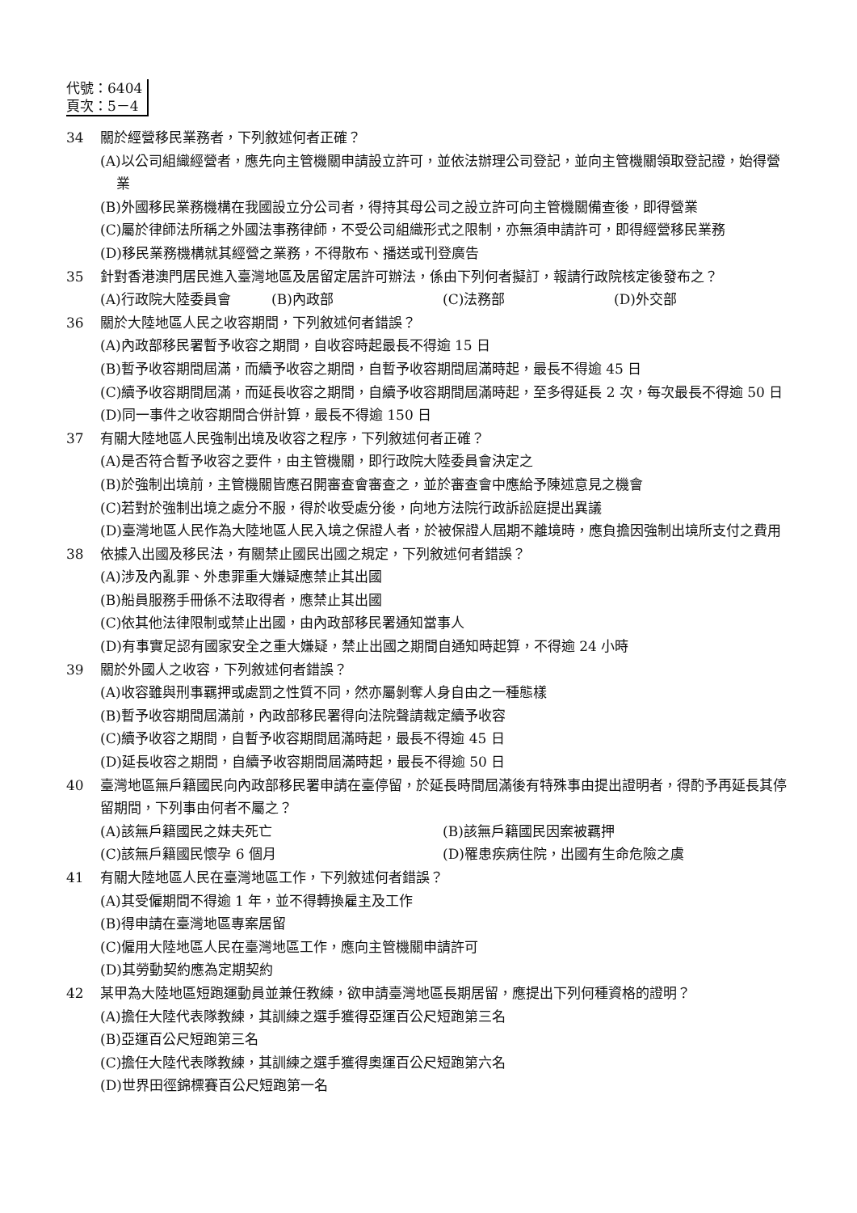代號：6404
頁次：5－4
34 關於經營移民業務者，下列敘述何者正確？
(A)以公司組織經營者，應先向主管機關申請設立許可，並依法辦理公司登記，並向主管機關領取登記證，始得營業
(B)外國移民業務機構在我國設立分公司者，得持其母公司之設立許可向主管機關備查後，即得營業
(C)屬於律師法所稱之外國法事務律師，不受公司組織形式之限制，亦無須申請許可，即得經營移民業務
(D)移民業務機構就其經營之業務，不得散布、播送或刊登廣告
35 針對香港澳門居民進入臺灣地區及居留定居許可辦法，係由下列何者擬訂，報請行政院核定後發布之？
(A)行政院大陸委員會 (B)內政部 (C)法務部 (D)外交部
36 關於大陸地區人民之收容期間，下列敘述何者錯誤？
(A)內政部移民署暫予收容之期間，自收容時起最長不得逾 15 日
(B)暫予收容期間屆滿，而續予收容之期間，自暫予收容期間屆滿時起，最長不得逾 45 日
(C)續予收容期間屆滿，而延長收容之期間，自續予收容期間屆滿時起，至多得延長 2 次，每次最長不得逾 50 日
(D)同一事件之收容期間合併計算，最長不得逾 150 日
37 有關大陸地區人民強制出境及收容之程序，下列敘述何者正確？
(A)是否符合暫予收容之要件，由主管機關，即行政院大陸委員會決定之
(B)於強制出境前，主管機關皆應召開審查會審查之，並於審查會中應給予陳述意見之機會
(C)若對於強制出境之處分不服，得於收受處分後，向地方法院行政訴訟庭提出異議
(D)臺灣地區人民作為大陸地區人民入境之保證人者，於被保證人屆期不離境時，應負擔因強制出境所支付之費用
38 依據入出國及移民法，有關禁止國民出國之規定，下列敘述何者錯誤？
(A)涉及內亂罪、外患罪重大嫌疑應禁止其出國
(B)船員服務手冊係不法取得者，應禁止其出國
(C)依其他法律限制或禁止出國，由內政部移民署通知當事人
(D)有事實足認有國家安全之重大嫌疑，禁止出國之期間自通知時起算，不得逾 24 小時
39 關於外國人之收容，下列敘述何者錯誤？
(A)收容雖與刑事羈押或處罰之性質不同，然亦屬剝奪人身自由之一種態樣
(B)暫予收容期間屆滿前，內政部移民署得向法院聲請裁定續予收容
(C)續予收容之期間，自暫予收容期間屆滿時起，最長不得逾 45 日
(D)延長收容之期間，自續予收容期間屆滿時起，最長不得逾 50 日
40 臺灣地區無戶籍國民向內政部移民署申請在臺停留，於延長時間屆滿後有特殊事由提出證明者，得酌予再延長其停留期間，下列事由何者不屬之？
(A)該無戶籍國民之妹夫死亡 (B)該無戶籍國民因案被羈押
(C)該無戶籍國民懷孕 6 個月 (D)罹患疾病住院，出國有生命危險之虞
41 有關大陸地區人民在臺灣地區工作，下列敘述何者錯誤？
(A)其受僱期間不得逾 1 年，並不得轉換雇主及工作
(B)得申請在臺灣地區專案居留
(C)僱用大陸地區人民在臺灣地區工作，應向主管機關申請許可
(D)其勞動契約應為定期契約
42 某甲為大陸地區短跑運動員並兼任教練，欲申請臺灣地區長期居留，應提出下列何種資格的證明？
(A)擔任大陸代表隊教練，其訓練之選手獲得亞運百公尺短跑第三名
(B)亞運百公尺短跑第三名
(C)擔任大陸代表隊教練，其訓練之選手獲得奧運百公尺短跑第六名
(D)世界田徑錦標賽百公尺短跑第一名